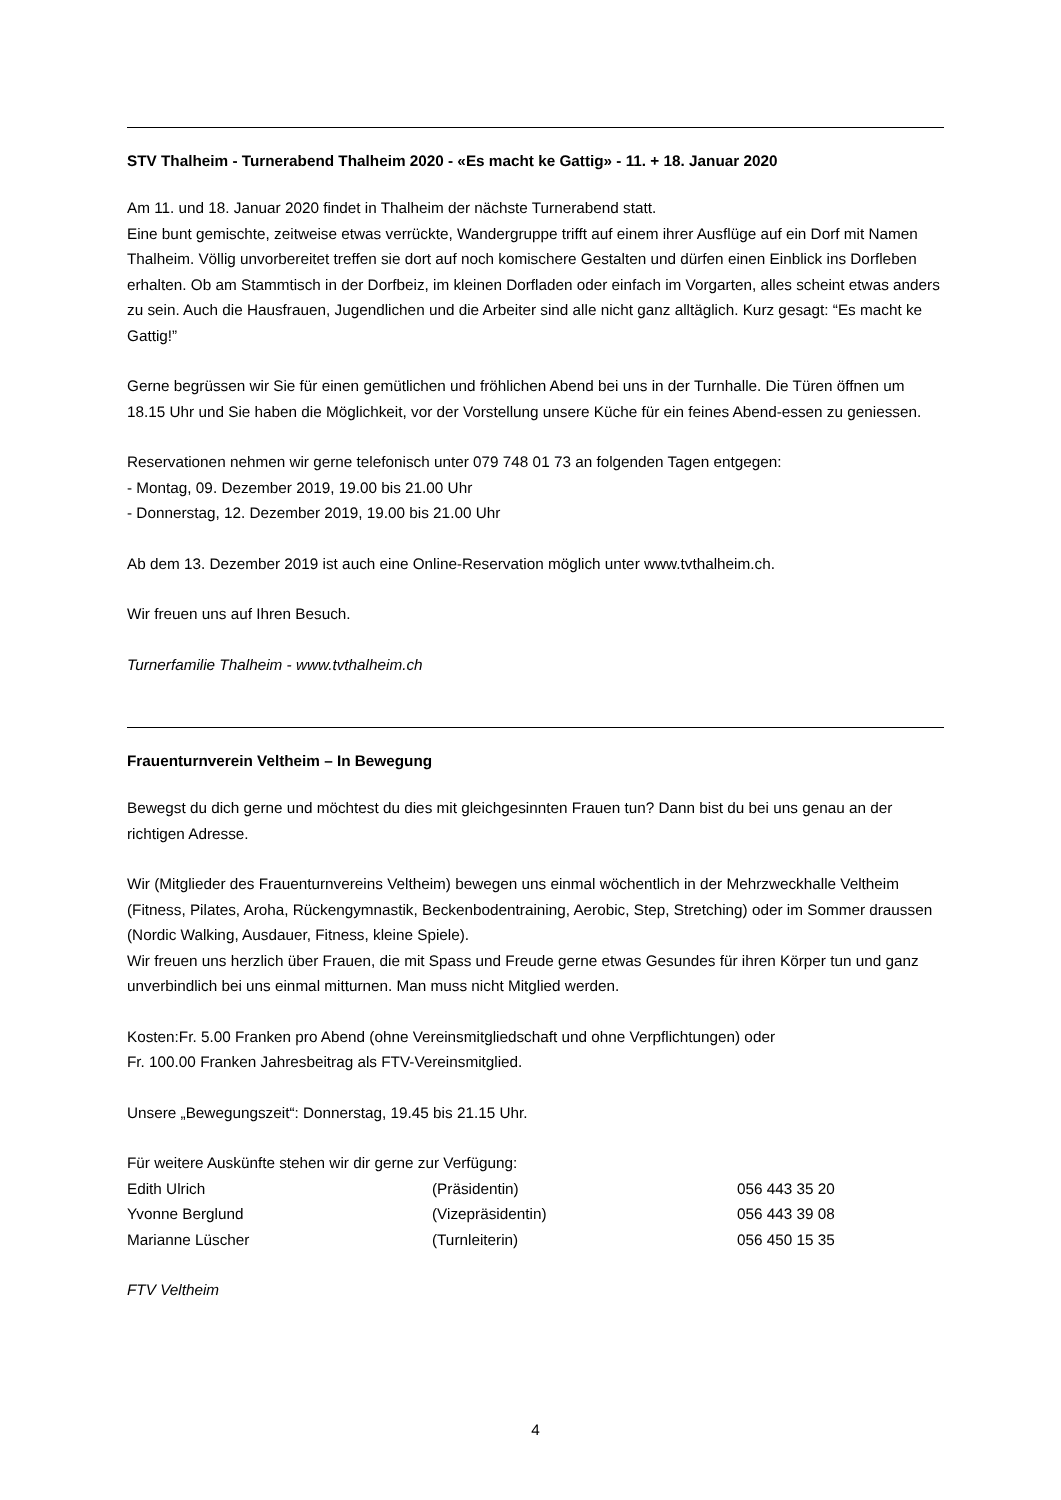STV Thalheim - Turnerabend Thalheim 2020 - «Es macht ke Gattig» - 11. + 18. Januar 2020
Am 11. und 18. Januar 2020 findet in Thalheim der nächste Turnerabend statt.
Eine bunt gemischte, zeitweise etwas verrückte, Wandergruppe trifft auf einem ihrer Ausflüge auf ein Dorf mit Namen Thalheim. Völlig unvorbereitet treffen sie dort auf noch komischere Gestalten und dürfen einen Einblick ins Dorfleben erhalten. Ob am Stammtisch in der Dorfbeiz, im kleinen Dorfladen oder einfach im Vorgarten, alles scheint etwas anders zu sein. Auch die Hausfrauen, Jugendlichen und die Arbeiter sind alle nicht ganz alltäglich. Kurz gesagt: “Es macht ke Gattig!”
Gerne begrüssen wir Sie für einen gemütlichen und fröhlichen Abend bei uns in der Turnhalle. Die Türen öffnen um 18.15 Uhr und Sie haben die Möglichkeit, vor der Vorstellung unsere Küche für ein feines Abend-essen zu geniessen.
Reservationen nehmen wir gerne telefonisch unter 079 748 01 73 an folgenden Tagen entgegen:
- Montag, 09. Dezember 2019, 19.00 bis 21.00 Uhr
- Donnerstag, 12. Dezember 2019, 19.00 bis 21.00 Uhr
Ab dem 13. Dezember 2019 ist auch eine Online-Reservation möglich unter www.tvthalheim.ch.
Wir freuen uns auf Ihren Besuch.
Turnerfamilie Thalheim - www.tvthalheim.ch
Frauenturnverein Veltheim – In Bewegung
Bewegst du dich gerne und möchtest du dies mit gleichgesinnten Frauen tun? Dann bist du bei uns genau an der richtigen Adresse.
Wir (Mitglieder des Frauenturnvereins Veltheim) bewegen uns einmal wöchentlich in der Mehrzweckhalle Veltheim (Fitness, Pilates, Aroha, Rückengymnastik, Beckenbodentraining, Aerobic, Step, Stretching) oder im Sommer draussen (Nordic Walking, Ausdauer, Fitness, kleine Spiele).
Wir freuen uns herzlich über Frauen, die mit Spass und Freude gerne etwas Gesundes für ihren Körper tun und ganz unverbindlich bei uns einmal mitturnen. Man muss nicht Mitglied werden.
Kosten:Fr. 5.00 Franken pro Abend (ohne Vereinsmitgliedschaft und ohne Verpflichtungen) oder
Fr. 100.00 Franken Jahresbeitrag als FTV-Vereinsmitglied.
Unsere „Bewegungszeit“: Donnerstag, 19.45 bis 21.15 Uhr.
Für weitere Auskünfte stehen wir dir gerne zur Verfügung:
Edith Ulrich (Präsidentin) 056 443 35 20 Yvonne Berglund (Vizepräsidentin) 056 443 39 08 Marianne Lüscher (Turnleiterin) 056 450 15 35
FTV Veltheim
4